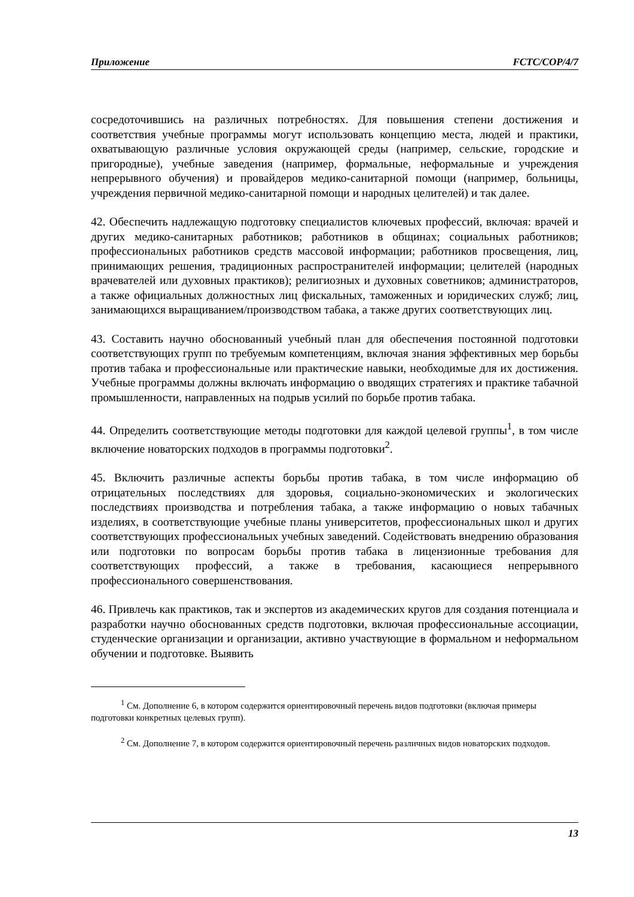Приложение FCTC/COP/4/7
сосредоточившись на различных потребностях. Для повышения степени достижения и соответствия учебные программы могут использовать концепцию места, людей и практики, охватывающую различные условия окружающей среды (например, сельские, городские и пригородные), учебные заведения (например, формальные, неформальные и учреждения непрерывного обучения) и провайдеров медико-санитарной помощи (например, больницы, учреждения первичной медико-санитарной помощи и народных целителей) и так далее.
42. Обеспечить надлежащую подготовку специалистов ключевых профессий, включая: врачей и других медико-санитарных работников; работников в общинах; социальных работников; профессиональных работников средств массовой информации; работников просвещения, лиц, принимающих решения, традиционных распространителей информации; целителей (народных врачевателей или духовных практиков); религиозных и духовных советников; администраторов, а также официальных должностных лиц фискальных, таможенных и юридических служб; лиц, занимающихся выращиванием/производством табака, а также других соответствующих лиц.
43. Составить научно обоснованный учебный план для обеспечения постоянной подготовки соответствующих групп по требуемым компетенциям, включая знания эффективных мер борьбы против табака и профессиональные или практические навыки, необходимые для их достижения. Учебные программы должны включать информацию о вводящих стратегиях и практике табачной промышленности, направленных на подрыв усилий по борьбе против табака.
44. Определить соответствующие методы подготовки для каждой целевой группы<sup>1</sup>, в том числе включение новаторских подходов в программы подготовки<sup>2</sup>.
45. Включить различные аспекты борьбы против табака, в том числе информацию об отрицательных последствиях для здоровья, социально-экономических и экологических последствиях производства и потребления табака, а также информацию о новых табачных изделиях, в соответствующие учебные планы университетов, профессиональных школ и других соответствующих профессиональных учебных заведений. Содействовать внедрению образования или подготовки по вопросам борьбы против табака в лицензионные требования для соответствующих профессий, а также в требования, касающиеся непрерывного профессионального совершенствования.
46. Привлечь как практиков, так и экспертов из академических кругов для создания потенциала и разработки научно обоснованных средств подготовки, включая профессиональные ассоциации, студенческие организации и организации, активно участвующие в формальном и неформальном обучении и подготовке. Выявить
<sup>1</sup> См. Дополнение 6, в котором содержится ориентировочный перечень видов подготовки (включая примеры подготовки конкретных целевых групп).
<sup>2</sup> См. Дополнение 7, в котором содержится ориентировочный перечень различных видов новаторских подходов.
13